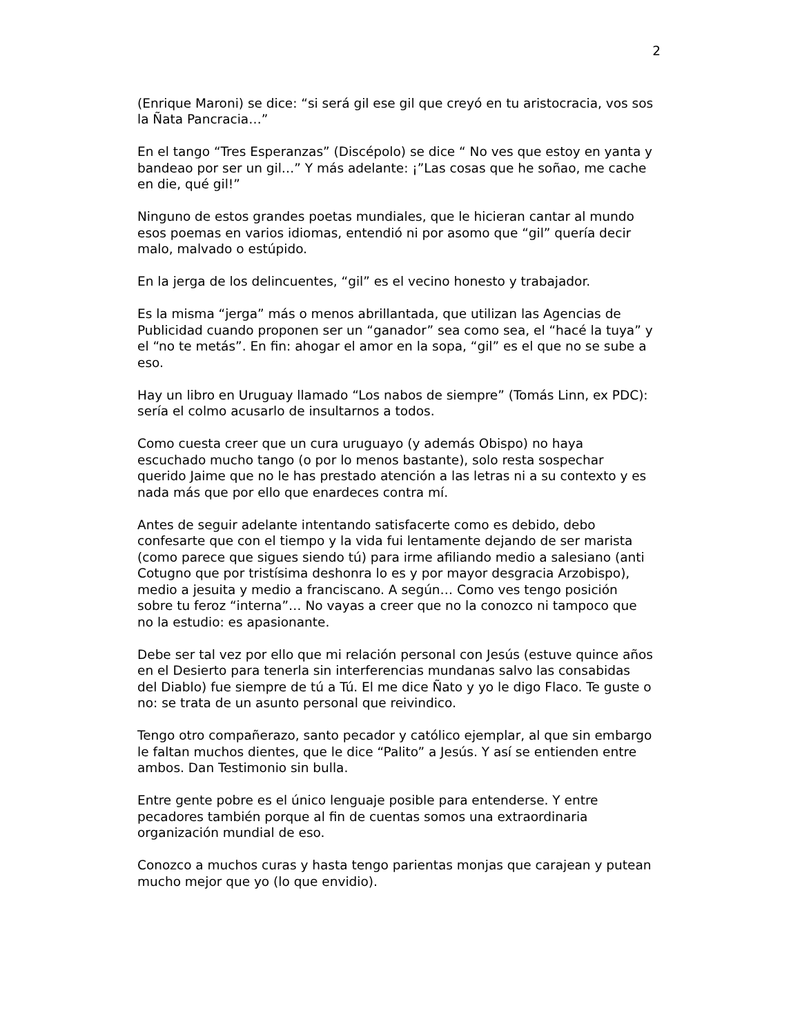2
(Enrique Maroni) se dice: “si será gil ese gil que creyó en tu aristocracia, vos sos la Ñata Pancracia…”
En el tango “Tres Esperanzas” (Discépolo) se dice “ No ves que estoy en yanta y bandeao por ser un gil…” Y más adelante: ¡”Las cosas que he soñao, me cache en die, qué gil!”
Ninguno de estos grandes poetas mundiales, que le hicieran cantar al mundo esos poemas en varios idiomas, entendió ni por asomo que “gil” quería decir malo, malvado o estúpido.
En la jerga de los delincuentes, “gil” es el vecino honesto y trabajador.
Es la misma “jerga” más o menos abrillantada, que utilizan las Agencias de Publicidad cuando proponen ser un “ganador” sea como sea, el “hacé la tuya” y el “no te metás”. En fin: ahogar el amor en la sopa, “gil” es el que no se sube a eso.
Hay un libro en Uruguay llamado “Los nabos de siempre” (Tomás Linn, ex PDC): sería el colmo acusarlo de insultarnos a todos.
Como cuesta creer que un cura uruguayo (y además Obispo) no haya escuchado mucho tango (o por lo menos bastante), solo resta sospechar querido Jaime que no le has prestado atención a las letras ni a su contexto y es nada más que por ello que enardeces contra mí.
Antes de seguir adelante intentando satisfacerte como es debido, debo confesarte que con el tiempo y la vida fui lentamente dejando de ser marista (como parece que sigues siendo tú) para irme afiliando medio a salesiano (anti Cotugno que por tristísima deshonra lo es y por mayor desgracia Arzobispo), medio a jesuita y medio a franciscano. A según… Como ves tengo posición sobre tu feroz “interna”… No vayas a creer que no la conozco ni tampoco que no la estudio: es apasionante.
Debe ser tal vez por ello que mi relación personal con Jesús (estuve quince años en el Desierto para tenerla sin interferencias mundanas salvo las consabidas del Diablo) fue siempre de tú a Tú. El me dice Ñato y yo le digo Flaco. Te guste o no: se trata de un asunto personal que reivindico.
Tengo otro compañerazo, santo pecador y católico ejemplar, al que sin embargo le faltan muchos dientes, que le dice “Palito” a Jesús. Y así se entienden entre ambos. Dan Testimonio sin bulla.
Entre gente pobre es el único lenguaje posible para entenderse. Y entre pecadores también porque al fin de cuentas somos una extraordinaria organización mundial de eso.
Conozco a muchos curas y hasta tengo parientas monjas que carajean y putean mucho mejor que yo (lo que envidio).